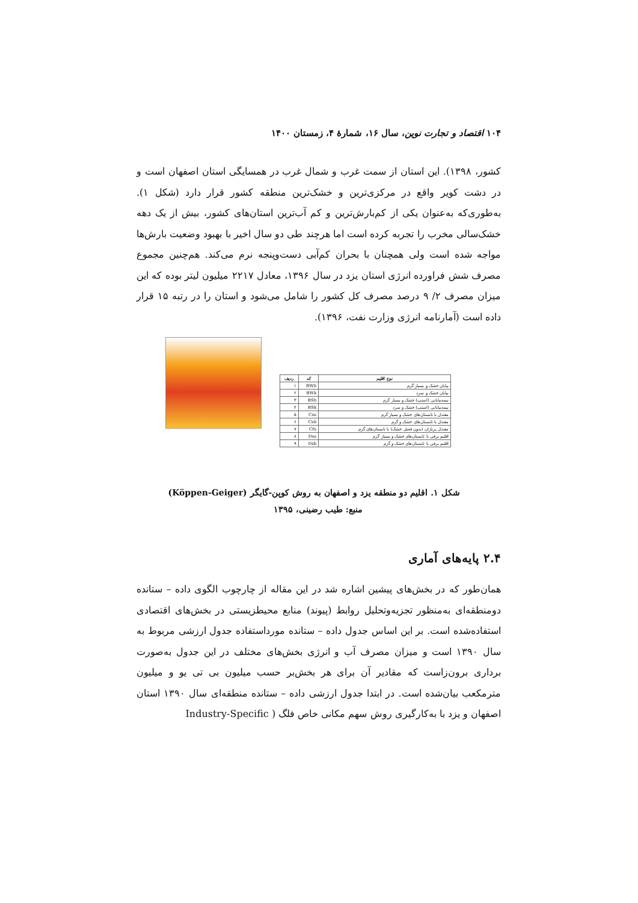۱۰۴ اقتصاد و تجارت نوین، سال ۱۶، شمارهٔ ۴، زمستان ۱۴۰۰
کشور، ۱۳۹۸). این استان از سمت غرب و شمال غرب در همسایگی استان اصفهان است و در دشت کویر واقع در مرکزی‌ترین و خشک‌ترین منطقه کشور قرار دارد (شکل ۱). به‌طوری‌که به‌عنوان یکی از کم‌بارش‌ترین و کم آب‌ترین استان‌های کشور، بیش از یک دهه خشک‌سالی مخرب را تجربه کرده است اما هرچند طی دو سال اخیر با بهبود وضعیت بارش‌ها مواجه شده است ولی همچنان با بحران کم‌آبی دست‌وپنجه نرم می‌کند. هم‌چنین مجموع مصرف شش فراورده انرژی استان یزد در سال ۱۳۹۶، معادل ۲۲۱۷ میلیون لیتر بوده که این میزان مصرف ۲/ ۹ درصد مصرف کل کشور را شامل می‌شود و استان را در رتبه ۱۵ قرار داده است (آمارنامه انرژی وزارت نفت، ۱۳۹۶).
| نوع اقلیم | کد | ردیف |
| --- | --- | --- |
| بیابان خشک و بسیار گرم | BWh | ۱ |
| بیابان خشک و سرد | BWk | ۲ |
| نیمه‌بیابانی (استپ) خشک و بسیار گرم | BSh | ۳ |
| نیمه‌بیابانی (استپ) خشک و سرد | BSk | ۴ |
| معتدل با تابستان‌های خشک و بسیار گرم | Csa | ۵ |
| معتدل با تابستان‌های خشک و گرم | Csb | ۶ |
| معتدل پرباران (بدون فصل خشک) با تابستان‌های گرم | Cfa | ۷ |
| اقلیم برفی با تابستان‌های خشک و بسیار گرم | Dsa | ۸ |
| اقلیم برفی با تابستان‌های خشک و گرم | Dsb | ۹ |
شکل ۱. اقلیم دو منطقه یزد و اصفهان به روش کوپن-گایگر (Köppen-Geiger)
منبع: طیب رضینی، ۱۳۹۵
۲.۴ پایه‌های آماری
همان‌طور که در بخش‌های پیشین اشاره شد در این مقاله از چارچوب الگوی داده – ستانده دومنطقه‌ای به‌منظور تجزیه‌وتحلیل روابط (پیوند) منابع محیطزیستی در بخش‌های اقتصادی استفاده‌شده است. بر این اساس جدول داده – ستانده مورداستفاده جدول ارزشی مربوط به سال ۱۳۹۰ است و میزان مصرف آب و انرژی بخش‌های مختلف در این جدول به‌صورت برداری برون‌زاست که مقادیر آن برای هر بخش‌بر حسب میلیون بی تی یو و میلیون مترمکعب بیان‌شده است. در ابتدا جدول ارزشی داده – ستانده منطقه‌ای سال ۱۳۹۰ استان اصفهان و یزد با به‌کارگیری روش سهم مکانی خاص فلگ ( Industry-Specific